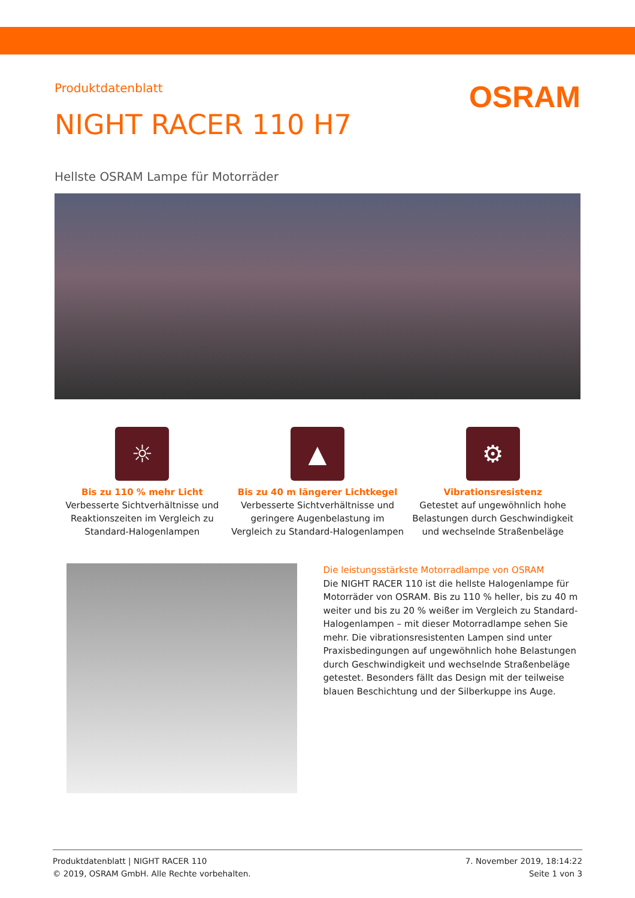Produktdatenblatt
OSRAM
NIGHT RACER 110 H7
Hellste OSRAM Lampe für Motorräder
☼
Bis zu 110 % mehr Licht
Verbesserte Sichtverhältnisse und Reaktionszeiten im Vergleich zu Standard-Halogenlampen
▲
Bis zu 40 m längerer Lichtkegel
Verbesserte Sichtverhältnisse und geringere Augenbelastung im Vergleich zu Standard-Halogenlampen
⚙
Vibrationsresistenz
Getestet auf ungewöhnlich hohe Belastungen durch Geschwindigkeit und wechselnde Straßenbeläge
Die leistungsstärkste Motorradlampe von OSRAM
Die NIGHT RACER 110 ist die hellste Halogenlampe für Motorräder von OSRAM. Bis zu 110 % heller, bis zu 40 m weiter und bis zu 20 % weißer im Vergleich zu Standard-Halogenlampen – mit dieser Motorradlampe sehen Sie mehr. Die vibrationsresistenten Lampen sind unter Praxisbedingungen auf ungewöhnlich hohe Belastungen durch Geschwindigkeit und wechselnde Straßenbeläge getestet. Besonders fällt das Design mit der teilweise blauen Beschichtung und der Silberkuppe ins Auge.
Produktdatenblatt | NIGHT RACER 110
© 2019, OSRAM GmbH. Alle Rechte vorbehalten.
7. November 2019, 18:14:22
Seite 1 von 3